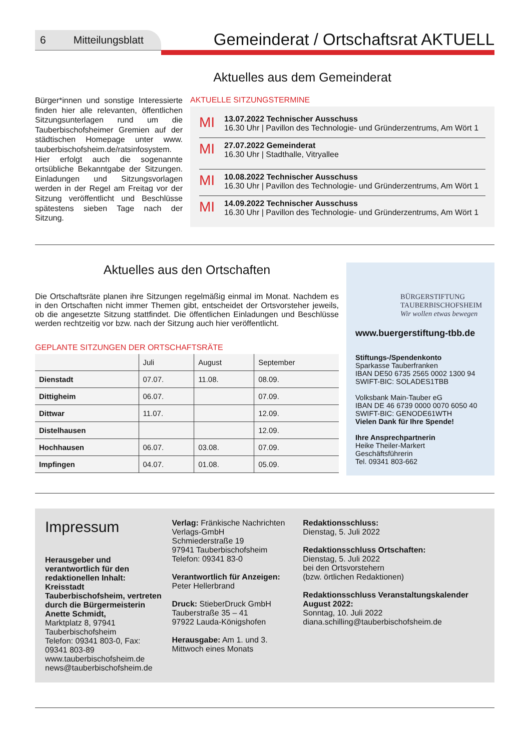6 Mitteilungsblatt
Gemeinderat / Ortschaftsrat AKTUELL
Aktuelles aus dem Gemeinderat
Bürger*innen und sonstige Interessierte finden hier alle relevanten, öffentlichen Sitzungsunterlagen rund um die Tauberbischofsheimer Gremien auf der städtischen Homepage unter www. tauberbischofsheim.de/ratsinfosystem. Hier erfolgt auch die sogenannte ortsübliche Bekanntgabe der Sitzungen. Einladungen und Sitzungsvorlagen werden in der Regel am Freitag vor der Sitzung veröffentlicht und Beschlüsse spätestens sieben Tage nach der Sitzung.
AKTUELLE SITZUNGSTERMINE
MI
13.07.2022 Technischer Ausschuss
16.30 Uhr | Pavillon des Technologie- und Gründerzentrums, Am Wört 1
MI
27.07.2022 Gemeinderat
16.30 Uhr | Stadthalle, Vitryallee
MI
10.08.2022 Technischer Ausschuss
16.30 Uhr | Pavillon des Technologie- und Gründerzentrums, Am Wört 1
MI
14.09.2022 Technischer Ausschuss
16.30 Uhr | Pavillon des Technologie- und Gründerzentrums, Am Wört 1
Aktuelles aus den Ortschaften
Die Ortschaftsräte planen ihre Sitzungen regelmäßig einmal im Monat. Nachdem es in den Ortschaften nicht immer Themen gibt, entscheidet der Ortsvorsteher jeweils, ob die angesetzte Sitzung stattfindet. Die öffentlichen Einladungen und Beschlüsse werden rechtzeitig vor bzw. nach der Sitzung auch hier veröffentlicht.
GEPLANTE SITZUNGEN DER ORTSCHAFTSRÄTE
| | Juli | August | September |
| --- | --- | --- | --- |
| Dienstadt | 07.07. | 11.08. | 08.09. |
| Dittigheim | 06.07. | | 07.09. |
| Dittwar | 11.07. | | 12.09. |
| Distelhausen | | | 12.09. |
| Hochhausen | 06.07. | 03.08. | 07.09. |
| Impfingen | 04.07. | 01.08. | 05.09. |
BÜRGERSTIFTUNG
TAUBERBISCHOFSHEIM
Wir wollen etwas bewegen
www.buergerstiftung-tbb.de
Stiftungs-/Spendenkonto
Sparkasse Tauberfranken
IBAN DE50 6735 2565 0002 1300 94
SWIFT-BIC: SOLADES1TBB
Volksbank Main-Tauber eG
IBAN DE 46 6739 0000 0070 6050 40
SWIFT-BIC: GENODE61WTH
Vielen Dank für Ihre Spende!
Ihre Ansprechpartnerin
Heike Theiler-Markert
Geschäftsführerin
Tel. 09341 803-662
Impressum
Herausgeber und verantwortlich für den redaktionellen Inhalt: Kreisstadt Tauberbischofsheim, vertreten durch die Bürgermeisterin Anette Schmidt,
Marktplatz 8, 97941 Tauberbischofsheim
Telefon: 09341 803-0, Fax: 09341 803-89
www.tauberbischofsheim.de
news@tauberbischofsheim.de
Verlag: Fränkische Nachrichten Verlags-GmbH
Schmiederstraße 19
97941 Tauberbischofsheim
Telefon: 09341 83-0
Verantwortlich für Anzeigen:
Peter Hellerbrand
Druck: StieberDruck GmbH
Tauberstraße 35 – 41
97922 Lauda-Königshofen
Herausgabe: Am 1. und 3. Mittwoch eines Monats
Redaktionsschluss:
Dienstag, 5. Juli 2022
Redaktionsschluss Ortschaften:
Dienstag, 5. Juli 2022
bei den Ortsvorstehern
(bzw. örtlichen Redaktionen)
Redaktionsschluss Veranstaltungskalender August 2022:
Sonntag, 10. Juli 2022
diana.schilling@tauberbischofsheim.de